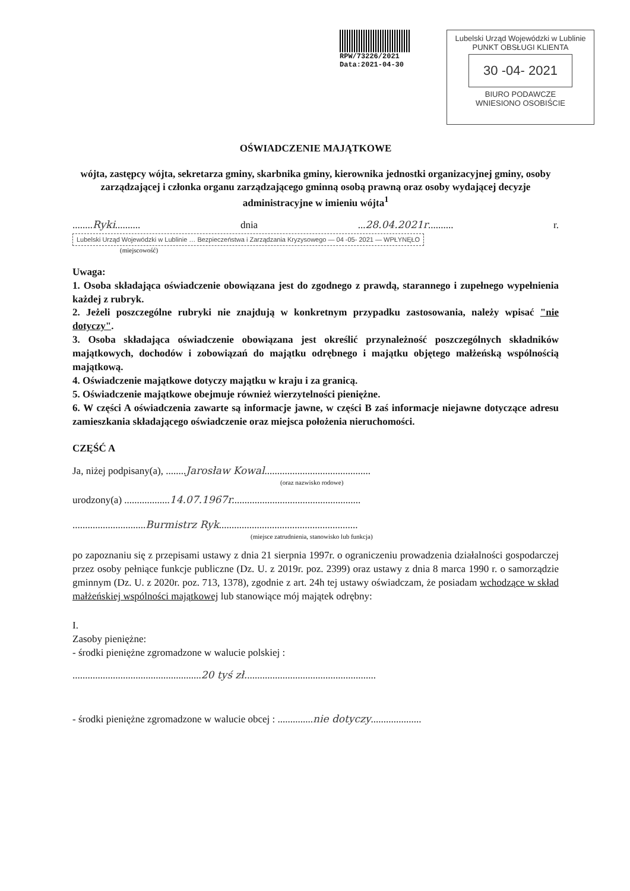RPW/73226/2021
Data:2021-04-30
Lubelski Urząd Wojewódzki w Lublinie
PUNKT OBSŁUGI KLIENTA
30 -04- 2021
BIURO PODAWCZE
WNIESIONO OSOBIŚCIE
OŚWIADCZENIE MAJĄTKOWE
wójta, zastępcy wójta, sekretarza gminy, skarbnika gminy, kierownika jednostki organizacyjnej gminy, osoby zarządzającej i członka organu zarządzającego gminną osobą prawną oraz osoby wydającej decyzje administracyjne w imieniu wójta<sup>1</sup>
........Ryki.......... dnia ...28.04.2021r.......... r. Lubelski Urząd Wojewódzki w Lublinie … Bezpieczeństwa i Zarządzania Kryzysowego — 04 -05- 2021 — WPŁYNĘŁO
(miejscowość)
Uwaga:
1. Osoba składająca oświadczenie obowiązana jest do zgodnego z prawdą, starannego i zupełnego wypełnienia każdej z rubryk.
2. Jeżeli poszczególne rubryki nie znajdują w konkretnym przypadku zastosowania, należy wpisać "nie dotyczy".
3. Osoba składająca oświadczenie obowiązana jest określić przynależność poszczególnych składników majątkowych, dochodów i zobowiązań do majątku odrębnego i majątku objętego małżeńską wspólnością majątkową.
4. Oświadczenie majątkowe dotyczy majątku w kraju i za granicą.
5. Oświadczenie majątkowe obejmuje również wierzytelności pieniężne.
6. W części A oświadczenia zawarte są informacje jawne, w części B zaś informacje niejawne dotyczące adresu zamieszkania składającego oświadczenie oraz miejsca położenia nieruchomości.
CZĘŚĆ A
Ja, niżej podpisany(a), ........Jarosław Kowal..........................................
(oraz nazwisko rodowe)
urodzony(a) ..................14.07.1967r...................................................
.............................Burmistrz Ryk.......................................................
(miejsce zatrudnienia, stanowisko lub funkcja)
po zapoznaniu się z przepisami ustawy z dnia 21 sierpnia 1997r. o ograniczeniu prowadzenia działalności gospodarczej przez osoby pełniące funkcje publiczne (Dz. U. z 2019r. poz. 2399) oraz ustawy z dnia 8 marca 1990 r. o samorządzie gminnym (Dz. U. z 2020r. poz. 713, 1378), zgodnie z art. 24h tej ustawy oświadczam, że posiadam wchodzące w skład małżeńskiej wspólności majątkowej lub stanowiące mój majątek odrębny:
I.
Zasoby pieniężne:
- środki pieniężne zgromadzone w walucie polskiej :
...................................................20 tyś zł....................................................
- środki pieniężne zgromadzone w walucie obcej : ..............nie dotyczy....................